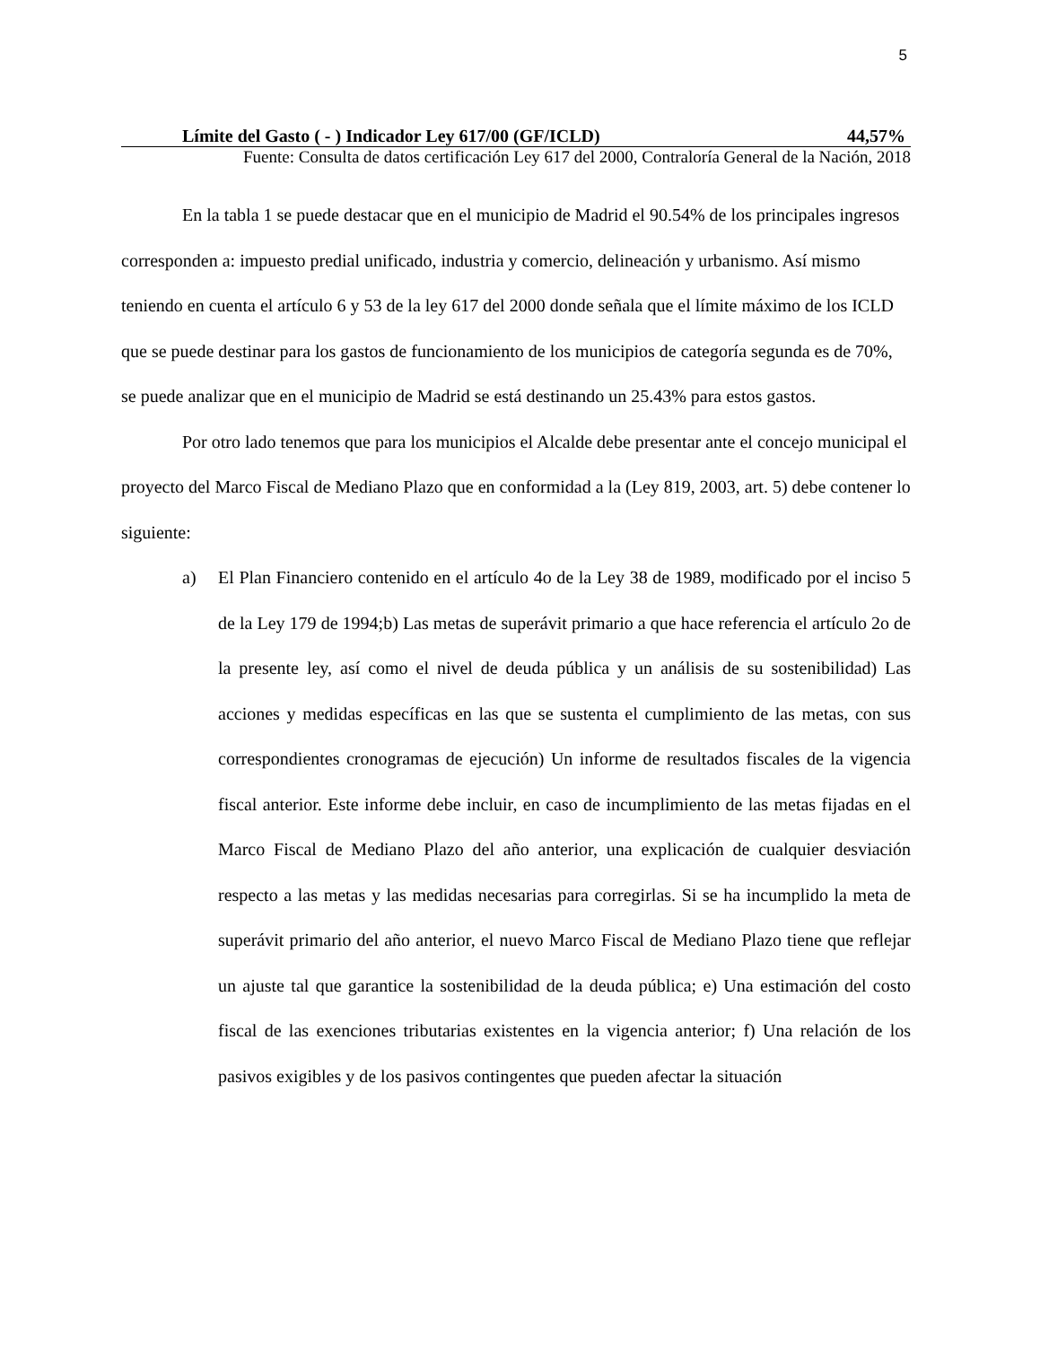5
| Límite del Gasto ( - ) Indicador Ley 617/00 (GF/ICLD) | 44,57% |
| Fuente: Consulta de datos certificación Ley 617 del 2000, Contraloría General de la Nación, 2018 | |
En la tabla 1 se puede destacar que en el municipio de Madrid el 90.54% de los principales ingresos corresponden a: impuesto predial unificado, industria y comercio, delineación y urbanismo. Así mismo teniendo en cuenta el artículo 6 y 53 de la ley 617 del 2000 donde señala que el límite máximo de los ICLD que se puede destinar para los gastos de funcionamiento de los municipios de categoría segunda es de 70%, se puede analizar que en el municipio de Madrid se está destinando un 25.43% para estos gastos.
Por otro lado tenemos que para los municipios el Alcalde debe presentar ante el concejo municipal el proyecto del Marco Fiscal de Mediano Plazo que en conformidad a la (Ley 819, 2003, art. 5) debe contener lo siguiente:
a) El Plan Financiero contenido en el artículo 4o de la Ley 38 de 1989, modificado por el inciso 5 de la Ley 179 de 1994;b) Las metas de superávit primario a que hace referencia el artículo 2o de la presente ley, así como el nivel de deuda pública y un análisis de su sostenibilidad) Las acciones y medidas específicas en las que se sustenta el cumplimiento de las metas, con sus correspondientes cronogramas de ejecución) Un informe de resultados fiscales de la vigencia fiscal anterior. Este informe debe incluir, en caso de incumplimiento de las metas fijadas en el Marco Fiscal de Mediano Plazo del año anterior, una explicación de cualquier desviación respecto a las metas y las medidas necesarias para corregirlas. Si se ha incumplido la meta de superávit primario del año anterior, el nuevo Marco Fiscal de Mediano Plazo tiene que reflejar un ajuste tal que garantice la sostenibilidad de la deuda pública; e) Una estimación del costo fiscal de las exenciones tributarias existentes en la vigencia anterior; f) Una relación de los pasivos exigibles y de los pasivos contingentes que pueden afectar la situación